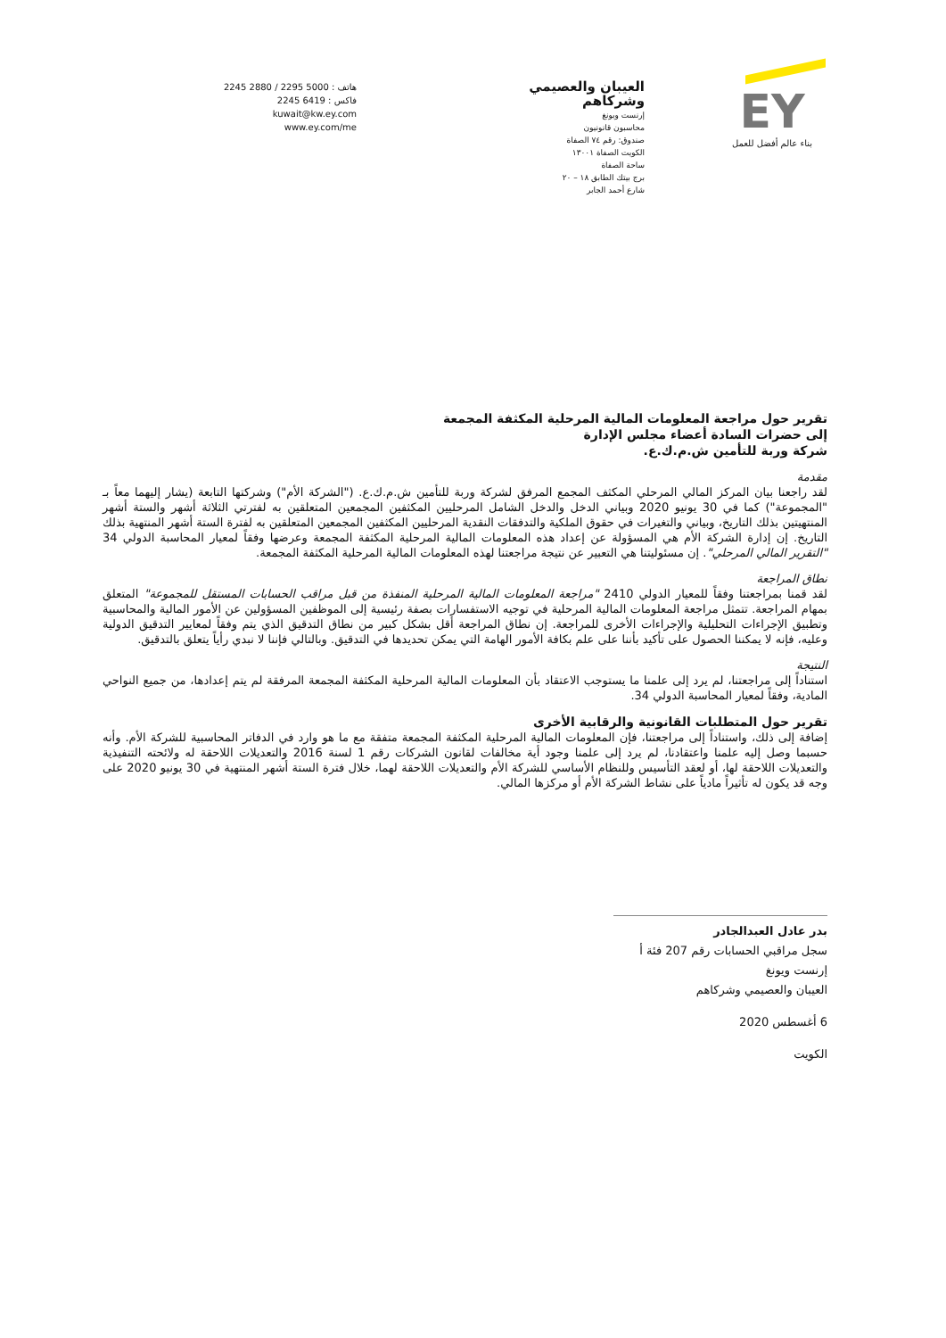هاتف : 5000 2295 / 2880 2245
فاكس : 6419 2245
kuwait@kw.ey.com
www.ey.com/me
العيبان والعصيمي وشركاهم
إرنست ويونغ
محاسبون قانونيون
صندوق: رقم ٧٤ الصفاة
الكويت الصفاة ١٣٠٠١
ساحة الصفاة
برج بيتك الطابق ١٨ – ٢٠
شارع أحمد الجابر
EY
بناء عالم أفضل للعمل
تقرير حول مراجعة المعلومات المالية المرحلية المكثفة المجمعة
إلى حضرات السادة أعضاء مجلس الإدارة
شركة وربة للتأمين ش.م.ك.ع.
مقدمة
لقد راجعنا بيان المركز المالي المرحلي المكثف المجمع المرفق لشركة وربة للتأمين ش.م.ك.ع. ("الشركة الأم") وشركتها التابعة (يشار إليهما معاً بـ "المجموعة") كما في 30 يونيو 2020 وبياني الدخل والدخل الشامل المرحليين المكثفين المجمعين المتعلقين به لفترتي الثلاثة أشهر والستة أشهر المنتهيتين بذلك التاريخ، وبياني والتغيرات في حقوق الملكية والتدفقات النقدية المرحليين المكثفين المجمعين المتعلقين به لفترة الستة أشهر المنتهية بذلك التاريخ. إن إدارة الشركة الأم هي المسؤولة عن إعداد هذه المعلومات المالية المرحلية المكثفة المجمعة وعرضها وفقاً لمعيار المحاسبة الدولي 34 "التقرير المالي المرحلي". إن مسئوليتنا هي التعبير عن نتيجة مراجعتنا لهذه المعلومات المالية المرحلية المكثفة المجمعة.
نطاق المراجعة
لقد قمنا بمراجعتنا وفقاً للمعيار الدولي 2410 "مراجعة المعلومات المالية المرحلية المنفذة من قبل مراقب الحسابات المستقل للمجموعة" المتعلق بمهام المراجعة. تتمثل مراجعة المعلومات المالية المرحلية في توجيه الاستفسارات بصفة رئيسية إلى الموظفين المسؤولين عن الأمور المالية والمحاسبية وتطبيق الإجراءات التحليلية والإجراءات الأخرى للمراجعة. إن نطاق المراجعة أقل بشكل كبير من نطاق التدقيق الذي يتم وفقاً لمعايير التدقيق الدولية وعليه، فإنه لا يمكننا الحصول على تأكيد بأننا على علم بكافة الأمور الهامة التي يمكن تحديدها في التدقيق. وبالتالي فإننا لا نبدي رأياً يتعلق بالتدقيق.
النتيجة
استناداً إلى مراجعتنا، لم يرد إلى علمنا ما يستوجب الاعتقاد بأن المعلومات المالية المرحلية المكثفة المجمعة المرفقة لم يتم إعدادها، من جميع النواحي المادية، وفقاً لمعيار المحاسبة الدولي 34.
تقرير حول المتطلبات القانونية والرقابية الأخرى
إضافة إلى ذلك، واستناداً إلى مراجعتنا، فإن المعلومات المالية المرحلية المكثفة المجمعة متفقة مع ما هو وارد في الدفاتر المحاسبية للشركة الأم. وأنه حسبما وصل إليه علمنا واعتقادنا، لم يرد إلى علمنا وجود أية مخالفات لقانون الشركات رقم 1 لسنة 2016 والتعديلات اللاحقة له ولائحته التنفيذية والتعديلات اللاحقة لها، أو لعقد التأسيس وللنظام الأساسي للشركة الأم والتعديلات اللاحقة لهما، خلال فترة الستة أشهر المنتهية في 30 يونيو 2020 على وجه قد يكون له تأثيراً مادياً على نشاط الشركة الأم أو مركزها المالي.
بدر عادل العبدالجادر
سجل مراقبي الحسابات رقم 207 فئة أ
إرنست ويونغ
العيبان والعصيمي وشركاهم
6 أغسطس 2020
الكويت